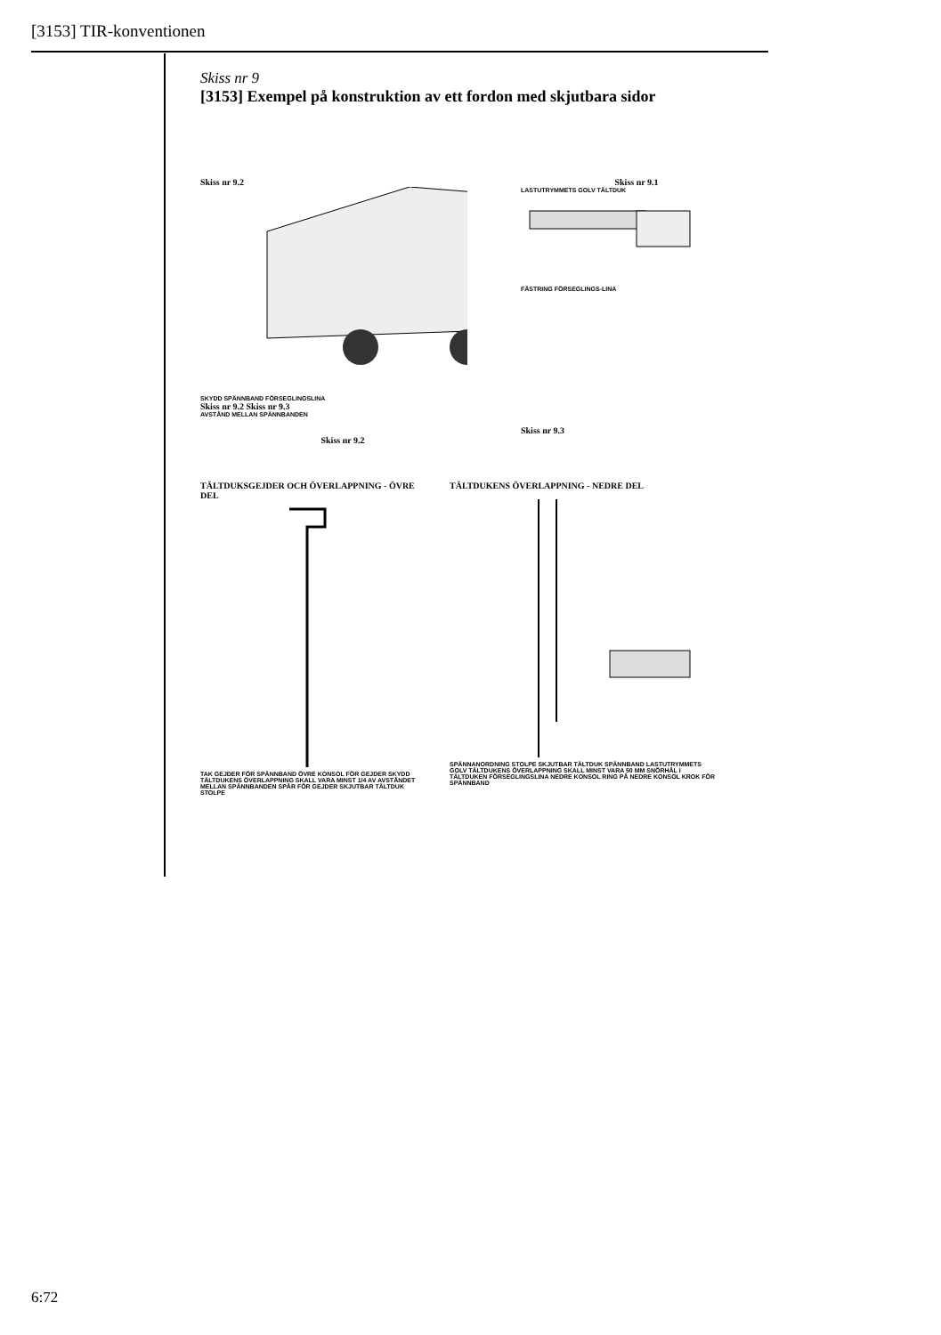[3153] TIR-konventionen
Skiss nr 9
[3153] Exempel på konstruktion av ett fordon med skjutbara sidor
Skiss nr 9.2
SKYDD SPÄNNBAND FÖRSEGLINGSLINA
Skiss nr 9.2 Skiss nr 9.3
AVSTÅND MELLAN SPÄNNBANDEN
Skiss nr 9.2
Skiss nr 9.1
LASTUTRYMMETS GOLV TÄLTDUK
FÄSTRING FÖRSEGLINGS-LINA
Skiss nr 9.3
TÄLTDUKSGEJDER OCH ÖVERLAPPNING - ÖVRE DEL
TAK GEJDER FÖR SPÄNNBAND ÖVRE KONSOL FÖR GEJDER SKYDD TÄLTDUKENS ÖVERLAPPNING SKALL VARA MINST 1/4 AV AVSTÅNDET MELLAN SPÄNNBANDEN SPÅR FÖR GEJDER SKJUTBAR TÄLTDUK STOLPE
TÄLTDUKENS ÖVERLAPPNING - NEDRE DEL
SPÄNNANORDNING STOLPE SKJUTBAR TÄLTDUK SPÄNNBAND LASTUTRYMMETS GOLV TÄLTDUKENS ÖVERLAPPNING SKALL MINST VARA 50 MM SNÖRHÅL I TÄLTDUKEN FÖRSEGLINGSLINA NEDRE KONSOL RING PÅ NEDRE KONSOL KROK FÖR SPÄNNBAND
6:72